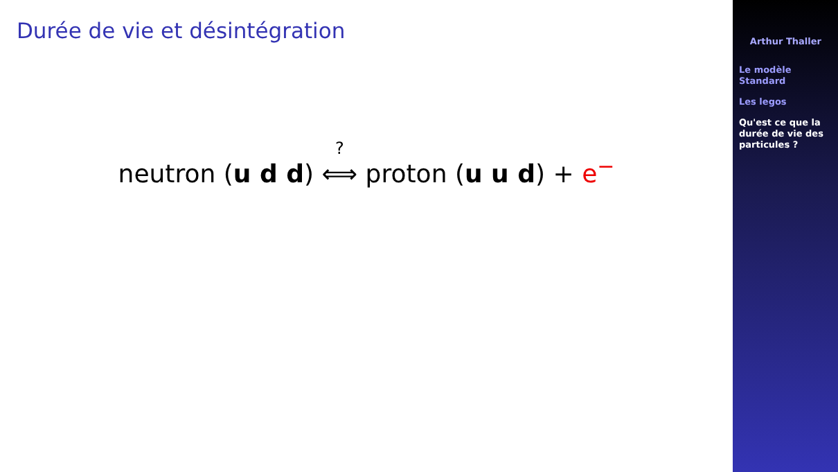Durée de vie et désintégration
neutron (u d d) <sup>?</sup>⟺ proton (u u d) + e<sup>−</sup>
Arthur Thaller
Le modèle
Standard
Les legos
Qu'est ce que la
durée de vie des
particules ?